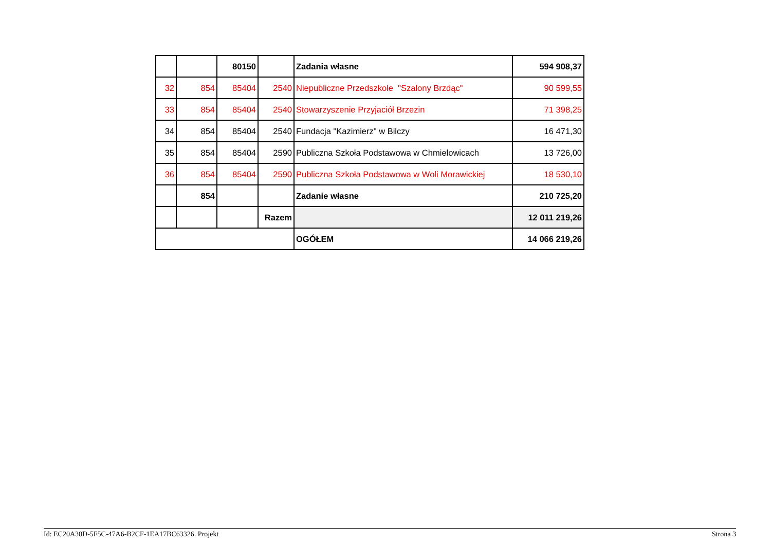| | | 80150 | | Zadania własne | 594 908,37 |
| 32 | 854 | 85404 | 2540 | Niepubliczne Przedszkole "Szalony Brzdąc" | 90 599,55 |
| 33 | 854 | 85404 | 2540 | Stowarzyszenie Przyjaciół Brzezin | 71 398,25 |
| 34 | 854 | 85404 | 2540 | Fundacja "Kazimierz" w Bilczy | 16 471,30 |
| 35 | 854 | 85404 | 2590 | Publiczna Szkoła Podstawowa w Chmielowicach | 13 726,00 |
| 36 | 854 | 85404 | 2590 | Publiczna Szkoła Podstawowa w Woli Morawickiej | 18 530,10 |
| | 854 | | | Zadanie własne | 210 725,20 |
| | | | Razem | | 12 011 219,26 |
| | | | | OGÓŁEM | 14 066 219,26 |
Id: EC20A30D-5F5C-47A6-B2CF-1EA17BC63326. Projekt Strona 3